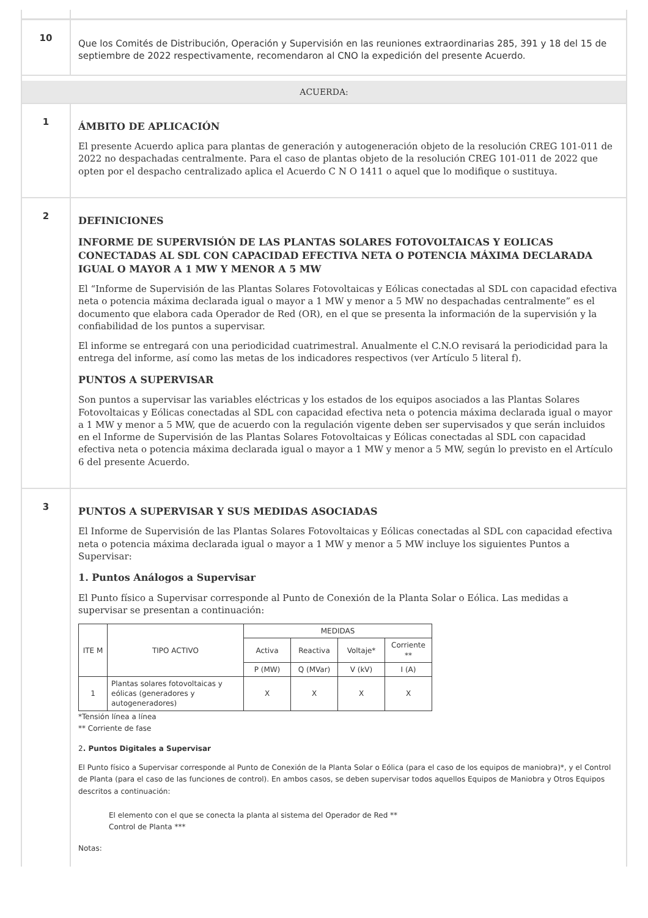10
Que los Comités de Distribución, Operación y Supervisión en las reuniones extraordinarias 285, 391 y 18 del 15 de septiembre de 2022 respectivamente, recomendaron al CNO la expedición del presente Acuerdo.
ACUERDA:
1
ÁMBITO DE APLICACIÓN
El presente Acuerdo aplica para plantas de generación y autogeneración objeto de la resolución CREG 101-011 de 2022 no despachadas centralmente. Para el caso de plantas objeto de la resolución CREG 101-011 de 2022 que opten por el despacho centralizado aplica el Acuerdo C N O 1411 o aquel que lo modifique o sustituya.
2
DEFINICIONES
INFORME DE SUPERVISIÓN DE LAS PLANTAS SOLARES FOTOVOLTAICAS Y EOLICAS CONECTADAS AL SDL CON CAPACIDAD EFECTIVA NETA O POTENCIA MÁXIMA DECLARADA IGUAL O MAYOR A 1 MW Y MENOR A 5 MW
El “Informe de Supervisión de las Plantas Solares Fotovoltaicas y Eólicas conectadas al SDL con capacidad efectiva neta o potencia máxima declarada igual o mayor a 1 MW y menor a 5 MW no despachadas centralmente” es el documento que elabora cada Operador de Red (OR), en el que se presenta la información de la supervisión y la confiabilidad de los puntos a supervisar.
El informe se entregará con una periodicidad cuatrimestral. Anualmente el C.N.O revisará la periodicidad para la entrega del informe, así como las metas de los indicadores respectivos (ver Artículo 5 literal f).
PUNTOS A SUPERVISAR
Son puntos a supervisar las variables eléctricas y los estados de los equipos asociados a las Plantas Solares Fotovoltaicas y Eólicas conectadas al SDL con capacidad efectiva neta o potencia máxima declarada igual o mayor a 1 MW y menor a 5 MW, que de acuerdo con la regulación vigente deben ser supervisados y que serán incluidos en el Informe de Supervisión de las Plantas Solares Fotovoltaicas y Eólicas conectadas al SDL con capacidad efectiva neta o potencia máxima declarada igual o mayor a 1 MW y menor a 5 MW, según lo previsto en el Artículo 6 del presente Acuerdo.
3
PUNTOS A SUPERVISAR Y SUS MEDIDAS ASOCIADAS
El Informe de Supervisión de las Plantas Solares Fotovoltaicas y Eólicas conectadas al SDL con capacidad efectiva neta o potencia máxima declarada igual o mayor a 1 MW y menor a 5 MW incluye los siguientes Puntos a Supervisar:
1. Puntos Análogos a Supervisar
El Punto físico a Supervisar corresponde al Punto de Conexión de la Planta Solar o Eólica. Las medidas a supervisar se presentan a continuación:
| ITE M | TIPO ACTIVO | MEDIDAS | | | |
| --- | --- | --- | --- | --- | --- |
| | | Activa | Reactiva | Voltaje* | Corriente ** |
| | | P (MW) | Q (MVar) | V (kV) | I (A) |
| 1 | Plantas solares fotovoltaicas y eólicas (generadores y autogeneradores) | X | X | X | X |
*Tensión línea a línea
** Corriente de fase
2. Puntos Digitales a Supervisar
El Punto físico a Supervisar corresponde al Punto de Conexión de la Planta Solar o Eólica (para el caso de los equipos de maniobra)*, y el Control de Planta (para el caso de las funciones de control). En ambos casos, se deben supervisar todos aquellos Equipos de Maniobra y Otros Equipos descritos a continuación:
El elemento con el que se conecta la planta al sistema del Operador de Red **
Control de Planta ***
Notas: